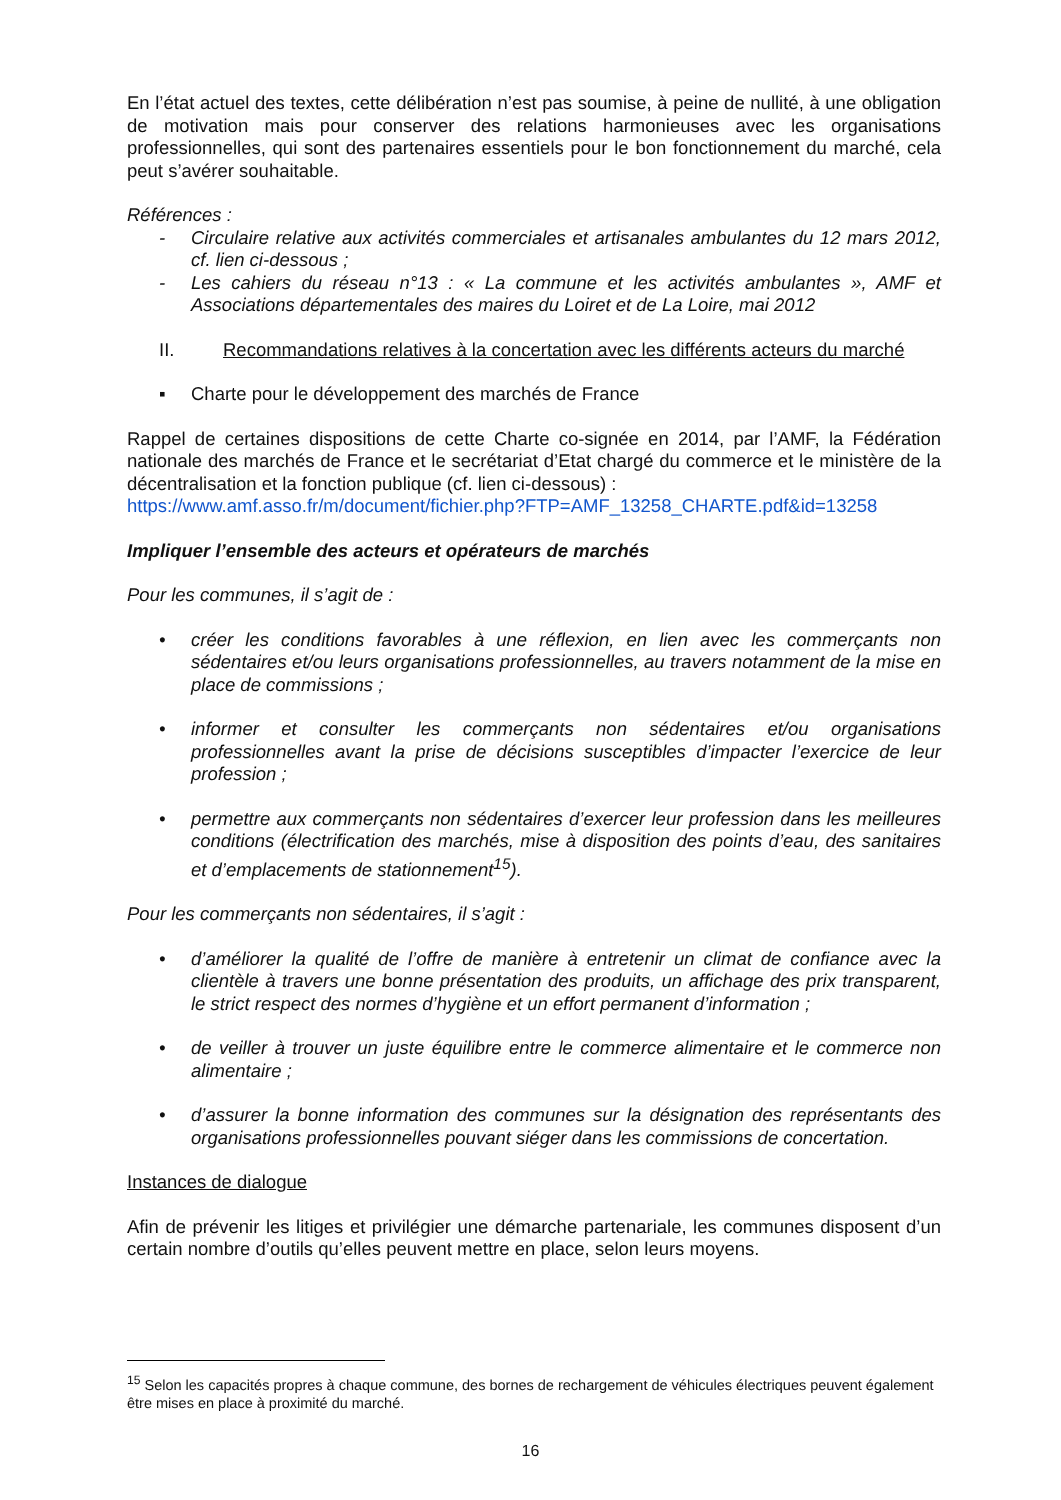En l’état actuel des textes, cette délibération n’est pas soumise, à peine de nullité, à une obligation de motivation mais pour conserver des relations harmonieuses avec les organisations professionnelles, qui sont des partenaires essentiels pour le bon fonctionnement du marché, cela peut s’avérer souhaitable.
Références :
- Circulaire relative aux activités commerciales et artisanales ambulantes du 12 mars 2012, cf. lien ci-dessous ;
- Les cahiers du réseau n°13 : « La commune et les activités ambulantes », AMF et Associations départementales des maires du Loiret et de La Loire, mai 2012
II. Recommandations relatives à la concertation avec les différents acteurs du marché
▪ Charte pour le développement des marchés de France
Rappel de certaines dispositions de cette Charte co-signée en 2014, par l’AMF, la Fédération nationale des marchés de France et le secrétariat d’Etat chargé du commerce et le ministère de la décentralisation et la fonction publique (cf. lien ci-dessous) :
https://www.amf.asso.fr/m/document/fichier.php?FTP=AMF_13258_CHARTE.pdf&id=13258
Impliquer l’ensemble des acteurs et opérateurs de marchés
Pour les communes, il s’agit de :
• créer les conditions favorables à une réflexion, en lien avec les commerçants non sédentaires et/ou leurs organisations professionnelles, au travers notamment de la mise en place de commissions ;
• informer et consulter les commerçants non sédentaires et/ou organisations professionnelles avant la prise de décisions susceptibles d’impacter l’exercice de leur profession ;
• permettre aux commerçants non sédentaires d’exercer leur profession dans les meilleures conditions (électrification des marchés, mise à disposition des points d’eau, des sanitaires et d’emplacements de stationnement<sup>15</sup>).
Pour les commerçants non sédentaires, il s’agit :
• d’améliorer la qualité de l’offre de manière à entretenir un climat de confiance avec la clientèle à travers une bonne présentation des produits, un affichage des prix transparent, le strict respect des normes d’hygiène et un effort permanent d’information ;
• de veiller à trouver un juste équilibre entre le commerce alimentaire et le commerce non alimentaire ;
• d’assurer la bonne information des communes sur la désignation des représentants des organisations professionnelles pouvant siéger dans les commissions de concertation.
Instances de dialogue
Afin de prévenir les litiges et privilégier une démarche partenariale, les communes disposent d’un certain nombre d’outils qu’elles peuvent mettre en place, selon leurs moyens.
<sup>15</sup> Selon les capacités propres à chaque commune, des bornes de rechargement de véhicules électriques peuvent également être mises en place à proximité du marché.
16